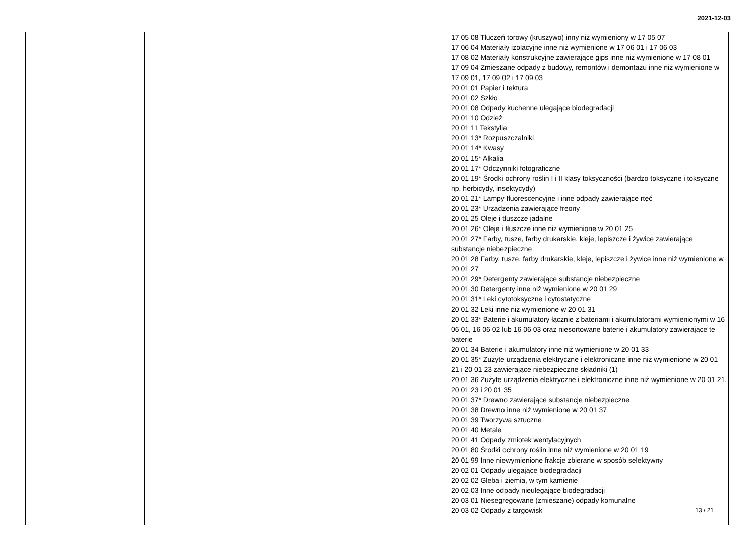2021-12-03
| | | | | 17 05 08 Tłuczeń torowy (kruszywo) inny niż wymieniony w 17 05 07 17 06 04 Materiały izolacyjne inne niż wymienione w 17 06 01 i 17 06 03 17 08 02 Materiały konstrukcyjne zawierające gips inne niż wymienione w 17 08 01 17 09 04 Zmieszane odpady z budowy, remontów i demontażu inne niż wymienione w 17 09 01, 17 09 02 i 17 09 03 20 01 01 Papier i tektura 20 01 02 Szkło 20 01 08 Odpady kuchenne ulegające biodegradacji 20 01 10 Odzież 20 01 11 Tekstylia 20 01 13* Rozpuszczalniki 20 01 14* Kwasy 20 01 15* Alkalia 20 01 17* Odczynniki fotograficzne 20 01 19* Środki ochrony roślin I i II klasy toksyczności (bardzo toksyczne i toksyczne np. herbicydy, insektycydy) 20 01 21* Lampy fluorescencyjne i inne odpady zawierające rtęć 20 01 23* Urządzenia zawierające freony 20 01 25 Oleje i tłuszcze jadalne 20 01 26* Oleje i tłuszcze inne niż wymienione w 20 01 25 20 01 27* Farby, tusze, farby drukarskie, kleje, lepiszcze i żywice zawierające substancje niebezpieczne 20 01 28 Farby, tusze, farby drukarskie, kleje, lepiszcze i żywice inne niż wymienione w 20 01 27 20 01 29* Detergenty zawierające substancje niebezpieczne 20 01 30 Detergenty inne niż wymienione w 20 01 29 20 01 31* Leki cytotoksyczne i cytostatyczne 20 01 32 Leki inne niż wymienione w 20 01 31 20 01 33* Baterie i akumulatory łącznie z bateriami i akumulatorami wymienionymi w 16 06 01, 16 06 02 lub 16 06 03 oraz niesortowane baterie i akumulatory zawierające te baterie 20 01 34 Baterie i akumulatory inne niż wymienione w 20 01 33 20 01 35* Zużyte urządzenia elektryczne i elektroniczne inne niż wymienione w 20 01 21 i 20 01 23 zawierające niebezpieczne składniki (1) 20 01 36 Zużyte urządzenia elektryczne i elektroniczne inne niż wymienione w 20 01 21, 20 01 23 i 20 01 35 20 01 37* Drewno zawierające substancje niebezpieczne 20 01 38 Drewno inne niż wymienione w 20 01 37 20 01 39 Tworzywa sztuczne 20 01 40 Metale 20 01 41 Odpady zmiotek wentylacyjnych 20 01 80 Środki ochrony roślin inne niż wymienione w 20 01 19 20 01 99 Inne niewymienione frakcje zbierane w sposób selektywny 20 02 01 Odpady ulegające biodegradacji 20 02 02 Gleba i ziemia, w tym kamienie 20 02 03 Inne odpady nieulegające biodegradacji 20 03 01 Niesegregowane (zmieszane) odpady komunalne 20 03 02 Odpady z targowisk |
13 / 21